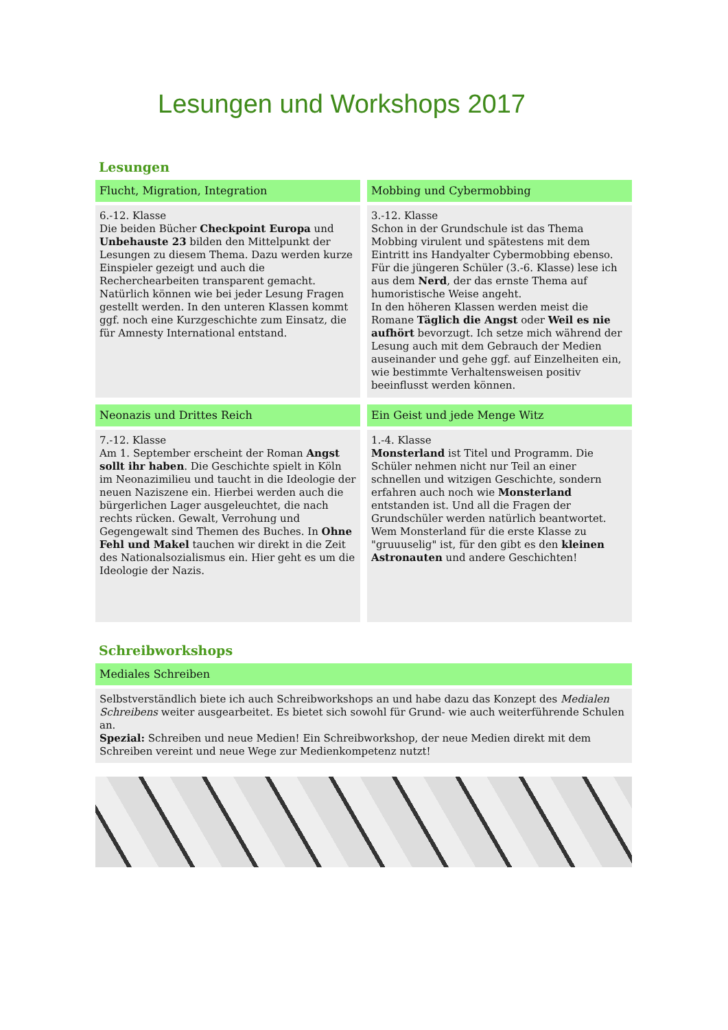Lesungen und Workshops 2017
Lesungen
Flucht, Migration, Integration
6.-12. Klasse
Die beiden Bücher Checkpoint Europa und Unbehauste 23 bilden den Mittelpunkt der Lesungen zu diesem Thema. Dazu werden kurze Einspieler gezeigt und auch die Recherchearbeiten transparent gemacht. Natürlich können wie bei jeder Lesung Fragen gestellt werden. In den unteren Klassen kommt ggf. noch eine Kurzgeschichte zum Einsatz, die für Amnesty International entstand.
Mobbing und Cybermobbing
3.-12. Klasse
Schon in der Grundschule ist das Thema Mobbing virulent und spätestens mit dem Eintritt ins Handyalter Cybermobbing ebenso. Für die jüngeren Schüler (3.-6. Klasse) lese ich aus dem Nerd, der das ernste Thema auf humoristische Weise angeht.
In den höheren Klassen werden meist die Romane Täglich die Angst oder Weil es nie aufhört bevorzugt. Ich setze mich während der Lesung auch mit dem Gebrauch der Medien auseinander und gehe ggf. auf Einzelheiten ein, wie bestimmte Verhaltensweisen positiv beeinflusst werden können.
Neonazis und Drittes Reich
7.-12. Klasse
Am 1. September erscheint der Roman Angst sollt ihr haben. Die Geschichte spielt in Köln im Neonazimilieu und taucht in die Ideologie der neuen Naziszene ein. Hierbei werden auch die bürgerlichen Lager ausgeleuchtet, die nach rechts rücken. Gewalt, Verrohung und Gegengewalt sind Themen des Buches. In Ohne Fehl und Makel tauchen wir direkt in die Zeit des Nationalsozialismus ein. Hier geht es um die Ideologie der Nazis.
Ein Geist und jede Menge Witz
1.-4. Klasse
Monsterland ist Titel und Programm. Die Schüler nehmen nicht nur Teil an einer schnellen und witzigen Geschichte, sondern erfahren auch noch wie Monsterland entstanden ist. Und all die Fragen der Grundschüler werden natürlich beantwortet. Wem Monsterland für die erste Klasse zu "gruuuselig" ist, für den gibt es den kleinen Astronauten und andere Geschichten!
Schreibworkshops
Mediales Schreiben
Selbstverständlich biete ich auch Schreibworkshops an und habe dazu das Konzept des Medialen Schreibens weiter ausgearbeitet. Es bietet sich sowohl für Grund- wie auch weiterführende Schulen an.
Spezial: Schreiben und neue Medien! Ein Schreibworkshop, der neue Medien direkt mit dem Schreiben vereint und neue Wege zur Medienkompetenz nutzt!